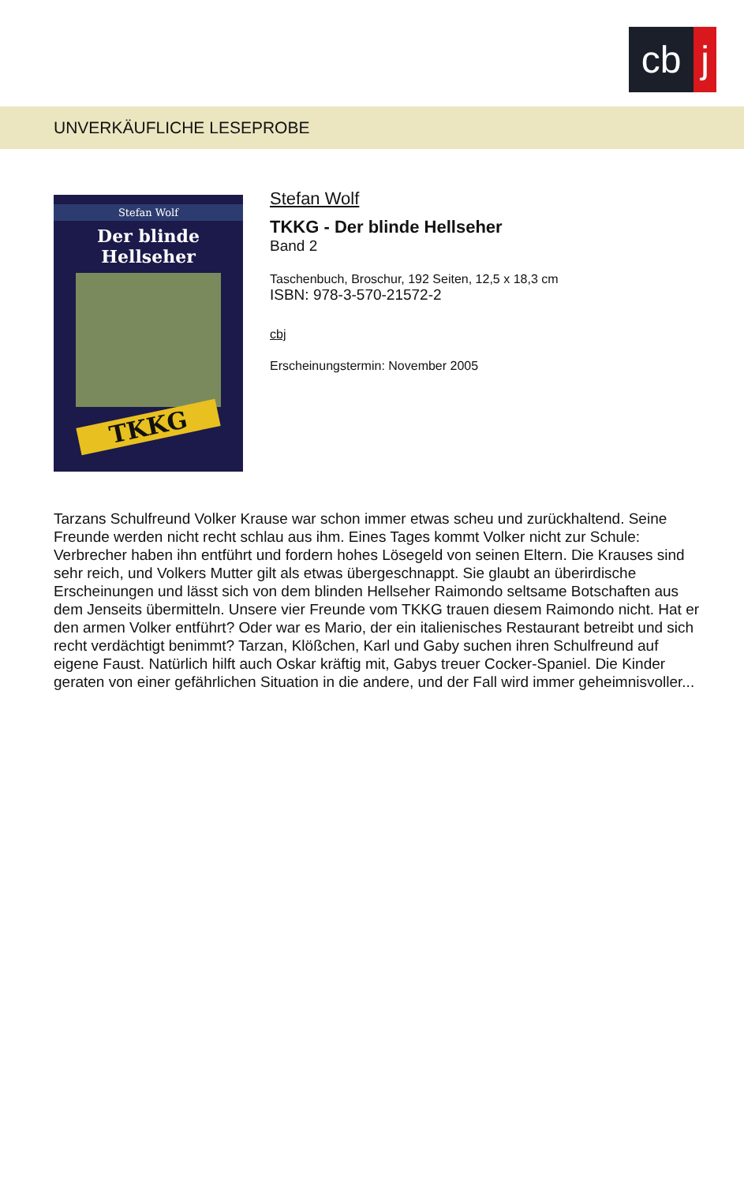cb j
UNVERKÄUFLICHE LESEPROBE
Stefan Wolf
Der blinde
Hellseher
TKKG
Stefan Wolf
TKKG - Der blinde Hellseher
Band 2
Taschenbuch, Broschur, 192 Seiten, 12,5 x 18,3 cm
ISBN: 978-3-570-21572-2
cbj
Erscheinungstermin: November 2005
Tarzans Schulfreund Volker Krause war schon immer etwas scheu und zurückhaltend. Seine Freunde werden nicht recht schlau aus ihm. Eines Tages kommt Volker nicht zur Schule: Verbrecher haben ihn entführt und fordern hohes Lösegeld von seinen Eltern. Die Krauses sind sehr reich, und Volkers Mutter gilt als etwas übergeschnappt. Sie glaubt an überirdische Erscheinungen und lässt sich von dem blinden Hellseher Raimondo seltsame Botschaften aus dem Jenseits übermitteln. Unsere vier Freunde vom TKKG trauen diesem Raimondo nicht. Hat er den armen Volker entführt? Oder war es Mario, der ein italienisches Restaurant betreibt und sich recht verdächtigt benimmt? Tarzan, Klößchen, Karl und Gaby suchen ihren Schulfreund auf eigene Faust. Natürlich hilft auch Oskar kräftig mit, Gabys treuer Cocker-Spaniel. Die Kinder geraten von einer gefährlichen Situation in die andere, und der Fall wird immer geheimnisvoller...